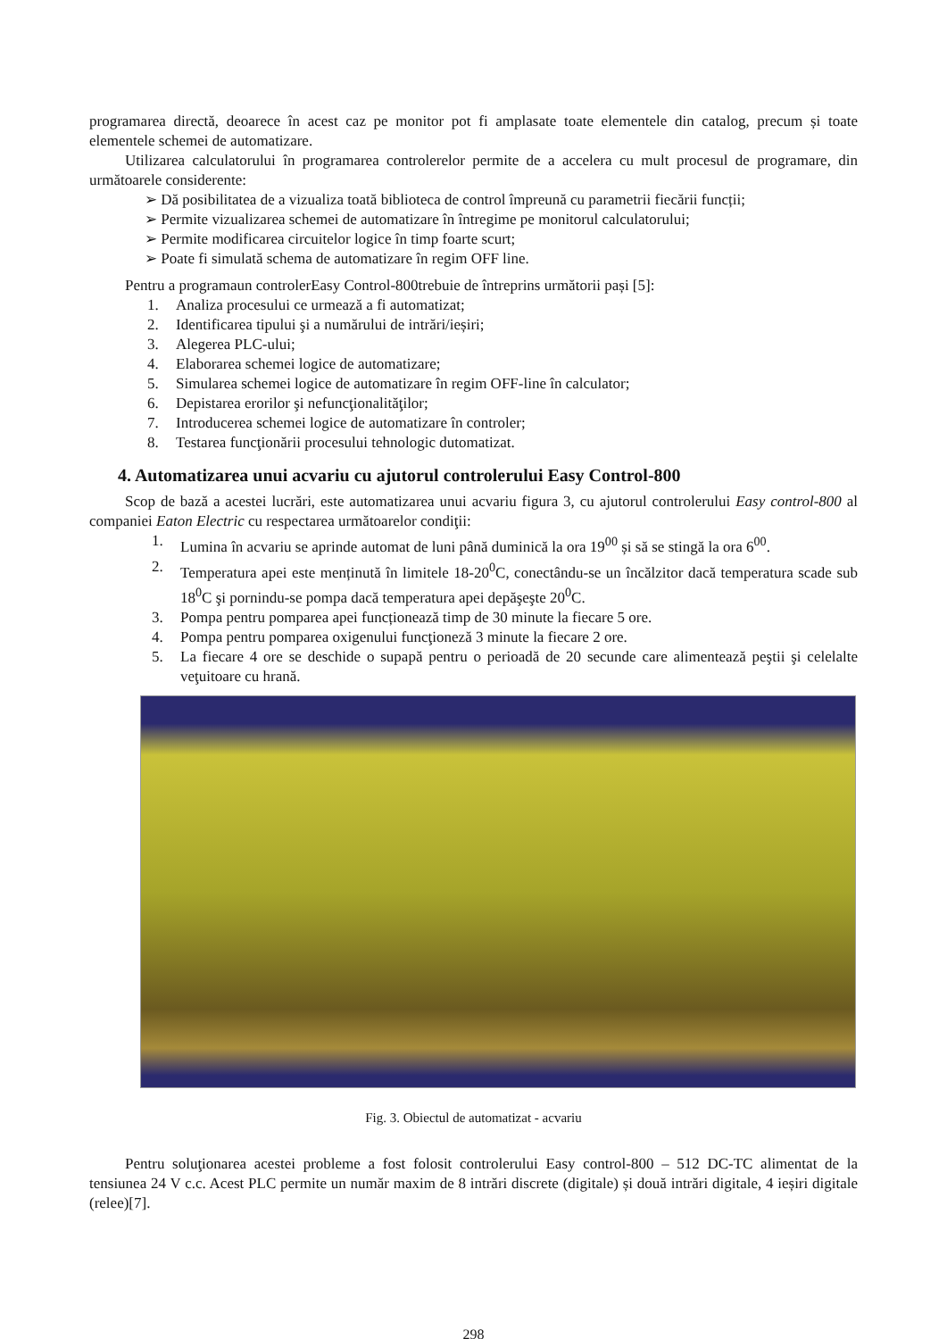programarea directă, deoarece în acest caz pe monitor pot fi amplasate toate elementele din catalog, precum și toate elementele schemei de automatizare.
Utilizarea calculatorului în programarea controlerelor permite de a accelera cu mult procesul de programare, din următoarele considerente:
➢ Dă posibilitatea de a vizualiza toată biblioteca de control împreună cu parametrii fiecării funcții;
➢ Permite vizualizarea schemei de automatizare în întregime pe monitorul calculatorului;
➢ Permite modificarea circuitelor logice în timp foarte scurt;
➢ Poate fi simulată schema de automatizare în regim OFF line.
Pentru a programaun controlerEasy Control-800trebuie de întreprins următorii pași [5]:
1. Analiza procesului ce urmează a fi automatizat;
2. Identificarea tipului şi a numărului de intrări/ieșiri;
3. Alegerea PLC-ului;
4. Elaborarea schemei logice de automatizare;
5. Simularea schemei logice de automatizare în regim OFF-line în calculator;
6. Depistarea erorilor şi nefuncţionalităţilor;
7. Introducerea schemei logice de automatizare în controler;
8. Testarea funcţionării procesului tehnologic dutomatizat.
4. Automatizarea unui acvariu cu ajutorul controlerului Easy Control-800
Scop de bază a acestei lucrări, este automatizarea unui acvariu figura 3, cu ajutorul controlerului Easy control-800 al companiei Eaton Electric cu respectarea următoarelor condiţii:
1. Lumina în acvariu se aprinde automat de luni până duminică la ora 19<sup>00</sup> și să se stingă la ora 6<sup>00</sup>.
2. Temperatura apei este menținută în limitele 18-20<sup>0</sup>C, conectându-se un încălzitor dacă temperatura scade sub 18<sup>0</sup>C şi pornindu-se pompa dacă temperatura apei depăşeşte 20<sup>0</sup>C.
3. Pompa pentru pomparea apei funcționează timp de 30 minute la fiecare 5 ore.
4. Pompa pentru pomparea oxigenului funcţioneză 3 minute la fiecare 2 ore.
5. La fiecare 4 ore se deschide o supapă pentru o perioadă de 20 secunde care alimentează peştii şi celelalte veţuitoare cu hrană.
Fig. 3. Obiectul de automatizat - acvariu
Pentru soluţionarea acestei probleme a fost folosit controlerului Easy control-800 – 512 DC-TC alimentat de la tensiunea 24 V c.c. Acest PLC permite un număr maxim de 8 intrări discrete (digitale) și două intrări digitale, 4 ieșiri digitale (relee)[7].
298